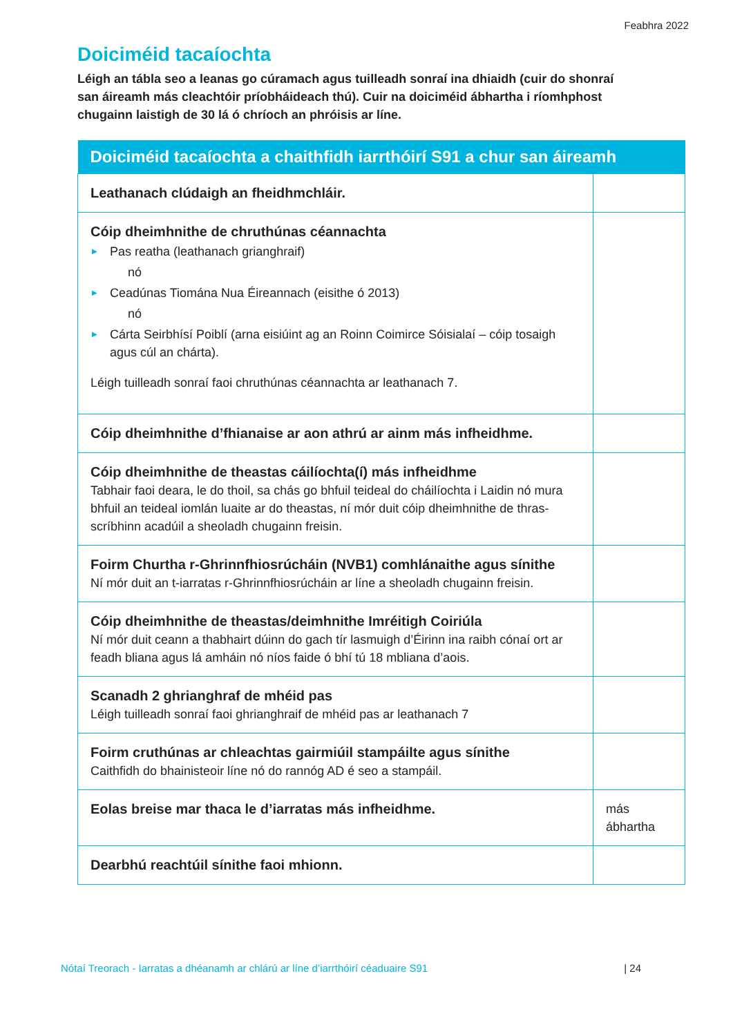Feabhra 2022
Doiciméid tacaíochta
Léigh an tábla seo a leanas go cúramach agus tuilleadh sonraí ina dhiaidh (cuir do shonraí san áireamh más cleachtóir príobháideach thú). Cuir na doiciméid ábhartha i ríomhphost chugainn laistigh de 30 lá ó chríoch an phróisis ar líne.
| Doiciméid tacaíochta a chaithfidh iarrthóirí S91 a chur san áireamh | |
| --- | --- |
| Leathanach clúdaigh an fheidhmchláir. | |
| Cóip dheimhnithe de chruthúnas céannachta ▶ Pas reatha (leathanach grianghraif) nó ▶ Ceadúnas Tiomána Nua Éireannach (eisithe ó 2013) nó ▶ Cárta Seirbhísí Poiblí (arna eisiúint ag an Roinn Coimirce Sóisialaí – cóip tosaigh agus cúl an chárta). Léigh tuilleadh sonraí faoi chruthúnas céannachta ar leathanach 7. | |
| Cóip dheimhnithe d’fhianaise ar aon athrú ar ainm más infheidhme. | |
| Cóip dheimhnithe de theastas cáilíochta(í) más infheidhme Tabhair faoi deara, le do thoil, sa chás go bhfuil teideal do cháilíochta i Laidin nó mura bhfuil an teideal iomlán luaite ar do theastas, ní mór duit cóip dheimhnithe de thras-scríbhinn acadúil a sheoladh chugainn freisin. | |
| Foirm Churtha r-Ghrinnfhiosrúcháin (NVB1) comhlánaithe agus sínithe Ní mór duit an t-iarratas r-Ghrinnfhiosrúcháin ar líne a sheoladh chugainn freisin. | |
| Cóip dheimhnithe de theastas/deimhnithe Imréitigh Coiriúla Ní mór duit ceann a thabhairt dúinn do gach tír lasmuigh d’Éirinn ina raibh cónaí ort ar feadh bliana agus lá amháin nó níos faide ó bhí tú 18 mbliana d’aois. | |
| Scanadh 2 ghrianghraf de mhéid pas Léigh tuilleadh sonraí faoi ghrianghraif de mhéid pas ar leathanach 7 | |
| Foirm cruthúnas ar chleachtas gairmiúil stampáilte agus sínithe Caithfidh do bhainisteoir líne nó do rannóg AD é seo a stampáil. | |
| Eolas breise mar thaca le d’iarratas más infheidhme. | más ábhartha |
| Dearbhú reachtúil sínithe faoi mhionn. | |
Nótaí Treorach - Iarratas a dhéanamh ar chlárú ar líne d’iarrthóirí céaduaire S91 | 24